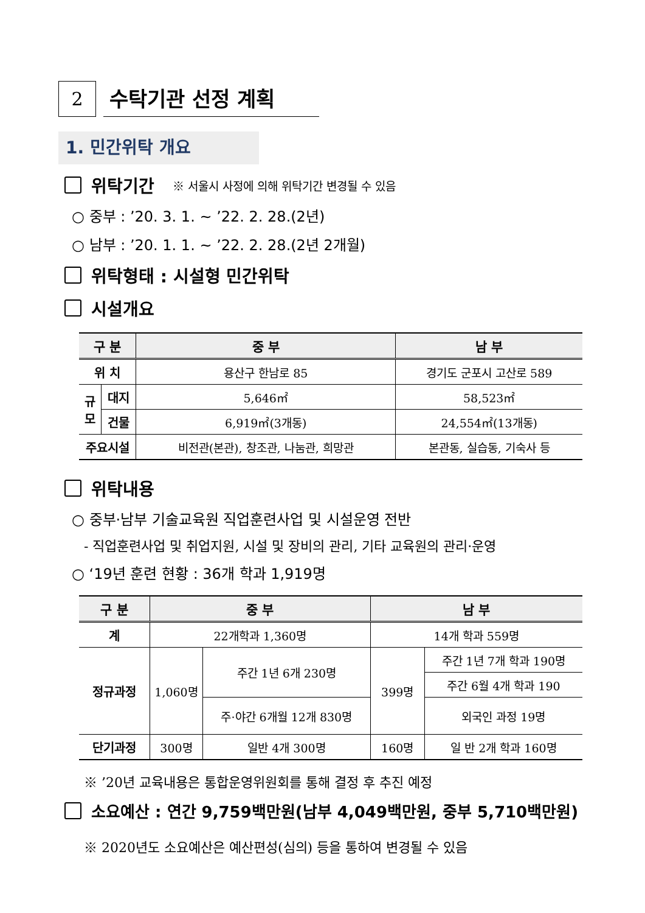2
수탁기관 선정 계획
1. 민간위탁 개요
위탁기간 ※ 서울시 사정에 의해 위탁기간 변경될 수 있음
○ 중부 : ’20. 3. 1. ~ ’22. 2. 28.(2년)
○ 남부 : ’20. 1. 1. ~ ’22. 2. 28.(2년 2개월)
위탁형태 : 시설형 민간위탁
시설개요
| 구 분 | | 중 부 | 남 부 |
| --- | --- | --- | --- |
| 위 치 | | 용산구 한남로 85 | 경기도 군포시 고산로 589 |
| 규 모 | 대지 | 5,646㎡ | 58,523㎡ |
| | 건물 | 6,919㎡(3개동) | 24,554㎡(13개동) |
| 주요시설 | | 비전관(본관), 창조관, 나눔관, 희망관 | 본관동, 실습동, 기숙사 등 |
위탁내용
○ 중부·남부 기술교육원 직업훈련사업 및 시설운영 전반
- 직업훈련사업 및 취업지원, 시설 및 장비의 관리, 기타 교육원의 관리·운영
○ ‘19년 훈련 현황 : 36개 학과 1,919명
| 구 분 | 중 부 | | 남 부 | |
| --- | --- | --- | --- | --- |
| 계 | 22개학과 1,360명 | | 14개 학과 559명 | |
| 정규과정 | 1,060명 | 주간 1년 6개 230명 | 399명 | 주간 1년 7개 학과 190명 |
| | | | | 주간 6월 4개 학과 190 |
| | | 주·야간 6개월 12개 830명 | | 외국인 과정 19명 |
| 단기과정 | 300명 | 일반 4개 300명 | 160명 | 일 반 2개 학과 160명 |
※ ’20년 교육내용은 통합운영위원회를 통해 결정 후 추진 예정
소요예산 : 연간 9,759백만원(남부 4,049백만원, 중부 5,710백만원)
※ 2020년도 소요예산은 예산편성(심의) 등을 통하여 변경될 수 있음